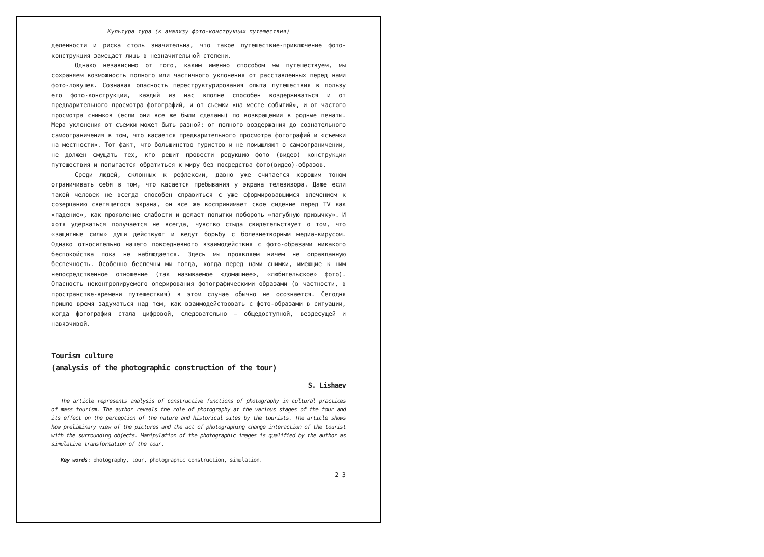Культура тура (к анализу фото-конструкции путешествия)
деленности и риска столь значительна, что такое путешествие-приключение фото-конструкция замещает лишь в незначительной степени.
Однако независимо от того, каким именно способом мы путешествуем, мы сохраняем возможность полного или частичного уклонения от расставленных перед нами фото-ловушек. Сознавая опасность переструктурирования опыта путешествия в пользу его фото-конструкции, каждый из нас вполне способен воздерживаться и от предварительного просмотра фотографий, и от съемки «на месте событий», и от частого просмотра снимков (если они все же были сделаны) по возвращении в родные пенаты. Мера уклонения от съемки может быть разной: от полного воздержания до сознательного самоограничения в том, что касается предварительного просмотра фотографий и «съемки на местности». Тот факт, что большинство туристов и не помышляют о самоограничении, не должен смущать тех, кто решит провести редукцию фото (видео) конструкции путешествия и попытается обратиться к миру без посредства фото(видео)-образов.
Среди людей, склонных к рефлексии, давно уже считается хорошим тоном ограничивать себя в том, что касается пребывания у экрана телевизора. Даже если такой человек не всегда способен справиться с уже сформировавшимся влечением к созерцанию светящегося экрана, он все же воспринимает свое сидение перед TV как «падение», как проявление слабости и делает попытки побороть «пагубную привычку». И хотя удержаться получается не всегда, чувство стыда свидетельствует о том, что «защитные силы» души действуют и ведут борьбу с болезнетворным медиа-вирусом. Однако относительно нашего повседневного взаимодействия с фото-образами никакого беспокойства пока не наблюдается. Здесь мы проявляем ничем не оправданную беспечность. Особенно беспечны мы тогда, когда перед нами снимки, имеющие к ним непосредственное отношение (так называемое «домашнее», «любительское» фото). Опасность неконтролируемого оперирования фотографическими образами (в частности, в пространстве-времени путешествия) в этом случае обычно не осознается. Сегодня пришло время задуматься над тем, как взаимодействовать с фото-образами в ситуации, когда фотография стала цифровой, следовательно — общедоступной, вездесущей и навязчивой.
Tourism culture
(analysis of the photographic construction of the tour)
S. Lishaev
The article represents analysis of constructive functions of photography in cultural practices of mass tourism. The author reveals the role of photography at the various stages of the tour and its effect on the perception of the nature and historical sites by the tourists. The article shows how preliminary view of the pictures and the act of photographing change interaction of the tourist with the surrounding objects. Manipulation of the photographic images is qualified by the author as simulative transformation of the tour.
Key words: photography, tour, photographic construction, simulation.
2 3